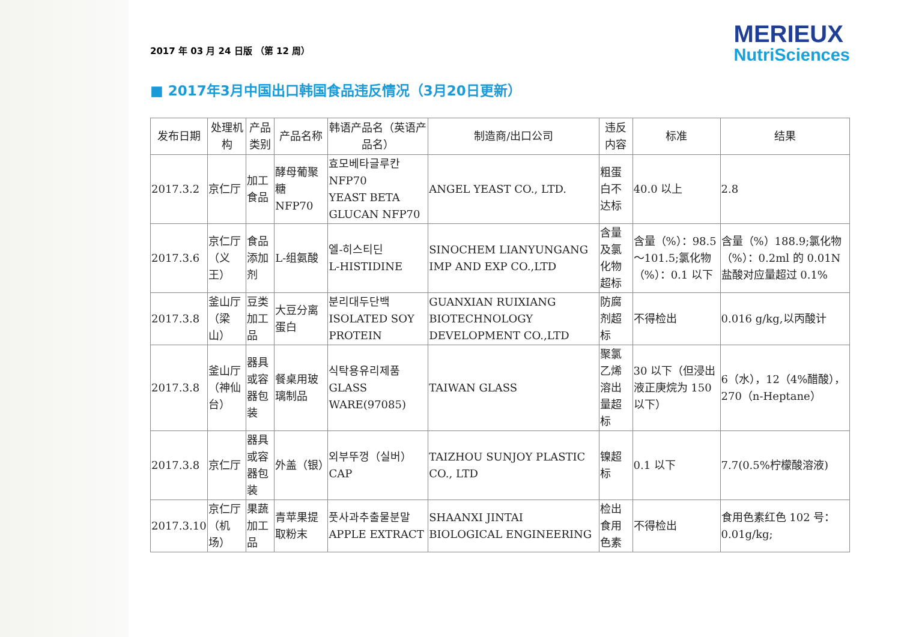2017 年 03 月 24 日版 （第 12 周）
MERIEUX
NutriSciences
■ 2017年3月中国出口韩国食品违反情况（3月20日更新）
| 发布日期 | 处理机构 | 产品类别 | 产品名称 | 韩语产品名（英语产品名） | 制造商/出口公司 | 违反内容 | 标准 | 结果 |
| --- | --- | --- | --- | --- | --- | --- | --- | --- |
| 2017.3.2 | 京仁厅 | 加工食品 | 酵母葡聚糖 NFP70 | 효모베타글루칸 NFP70 YEAST BETA GLUCAN NFP70 | ANGEL YEAST CO., LTD. | 粗蛋白不达标 | 40.0 以上 | 2.8 |
| 2017.3.6 | 京仁厅（义王） | 食品添加剂 | L-组氨酸 | 엘-히스티딘 L-HISTIDINE | SINOCHEM LIANYUNGANG IMP AND EXP CO.,LTD | 含量及氯化物超标 | 含量（%）：98.5～101.5;氯化物（%）：0.1 以下 | 含量（%）188.9;氯化物（%）：0.2ml 的 0.01N 盐酸对应量超过 0.1% |
| 2017.3.8 | 釜山厅（梁山） | 豆类加工品 | 大豆分离蛋白 | 분리대두단백 ISOLATED SOY PROTEIN | GUANXIAN RUIXIANG BIOTECHNOLOGY DEVELOPMENT CO.,LTD | 防腐剂超标 | 不得检出 | 0.016 g/kg,以丙酸计 |
| 2017.3.8 | 釜山厅（神仙台） | 器具或容器包装 | 餐桌用玻璃制品 | 식탁용유리제품 GLASS WARE(97085) | TAIWAN GLASS | 聚氯乙烯溶出量超标 | 30 以下（但浸出液正庚烷为 150 以下） | 6（水），12（4%醋酸），270（n-Heptane） |
| 2017.3.8 | 京仁厅 | 器具或容器包装 | 外盖（银） | 외부뚜껑（실버）CAP | TAIZHOU SUNJOY PLASTIC CO., LTD | 镍超标 | 0.1 以下 | 7.7(0.5%柠檬酸溶液) |
| 2017.3.10 | 京仁厅（机场） | 果蔬加工品 | 青苹果提取粉末 | 풋사과추출물분말 APPLE EXTRACT | SHAANXI JINTAI BIOLOGICAL ENGINEERING | 检出食用色素 | 不得检出 | 食用色素红色 102 号：0.01g/kg; |